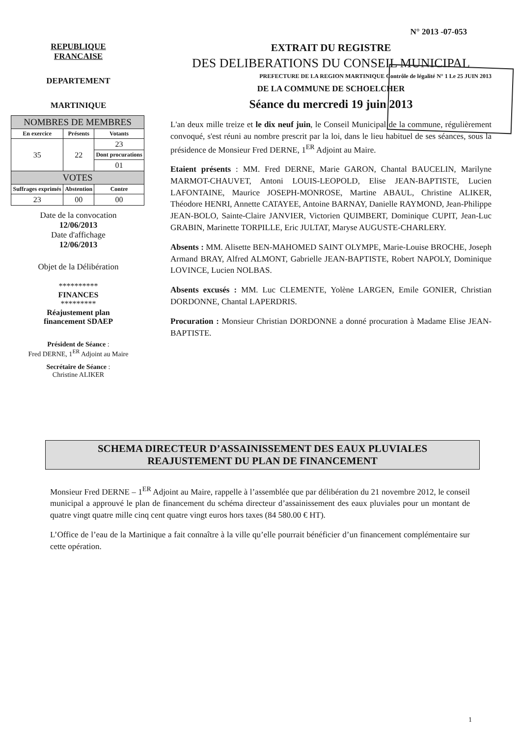N° 2013 -07-053
REPUBLIQUE
FRANCAISE
DEPARTEMENT
MARTINIQUE
| NOMBRES DE MEMBRES | | |
| --- | --- | --- |
| En exercice | Présents | Votants |
| 35 | 22 | 23 |
| | | Dont procurations |
| | | 01 |
| VOTES | | |
| Suffrages exprimés | Abstention | Contre |
| 23 | 00 | 00 |
Date de la convocation
12/06/2013
Date d'affichage
12/06/2013
Objet de la Délibération
**********
FINANCES
*********
Réajustement plan
financement SDAEP
Président de Séance :
Fred DERNE, 1<sup>ER</sup> Adjoint au Maire
Secrétaire de Séance :
Christine ALIKER
EXTRAIT DU REGISTRE
DES DELIBERATIONS DU CONSEIL MUNICIPAL
PREFECTURE DE LA REGION MARTINIQUE Contrôle de légalité N° 1 Le 25 JUIN 2013
DE LA COMMUNE DE SCHOELCHER
Séance du mercredi 19 juin 2013
L'an deux mille treize et le dix neuf juin, le Conseil Municipal de la commune, régulièrement convoqué, s'est réuni au nombre prescrit par la loi, dans le lieu habituel de ses séances, sous la présidence de Monsieur Fred DERNE, 1<sup>ER</sup> Adjoint au Maire.
Etaient présents : MM. Fred DERNE, Marie GARON, Chantal BAUCELIN, Marilyne MARMOT-CHAUVET, Antoni LOUIS-LEOPOLD, Elise JEAN-BAPTISTE, Lucien LAFONTAINE, Maurice JOSEPH-MONROSE, Martine ABAUL, Christine ALIKER, Théodore HENRI, Annette CATAYEE, Antoine BARNAY, Danielle RAYMOND, Jean-Philippe JEAN-BOLO, Sainte-Claire JANVIER, Victorien QUIMBERT, Dominique CUPIT, Jean-Luc GRABIN, Marinette TORPILLE, Eric JULTAT, Maryse AUGUSTE-CHARLERY.
Absents : MM. Alisette BEN-MAHOMED SAINT OLYMPE, Marie-Louise BROCHE, Joseph Armand BRAY, Alfred ALMONT, Gabrielle JEAN-BAPTISTE, Robert NAPOLY, Dominique LOVINCE, Lucien NOLBAS.
Absents excusés : MM. Luc CLEMENTE, Yolène LARGEN, Emile GONIER, Christian DORDONNE, Chantal LAPERDRIS.
Procuration : Monsieur Christian DORDONNE a donné procuration à Madame Elise JEAN-BAPTISTE.
SCHEMA DIRECTEUR D’ASSAINISSEMENT DES EAUX PLUVIALES
REAJUSTEMENT DU PLAN DE FINANCEMENT
Monsieur Fred DERNE – 1<sup>ER</sup> Adjoint au Maire, rappelle à l’assemblée que par délibération du 21 novembre 2012, le conseil municipal a approuvé le plan de financement du schéma directeur d’assainissement des eaux pluviales pour un montant de quatre vingt quatre mille cinq cent quatre vingt euros hors taxes (84 580.00 € HT).
L’Office de l’eau de la Martinique a fait connaître à la ville qu’elle pourrait bénéficier d’un financement complémentaire sur cette opération.
1